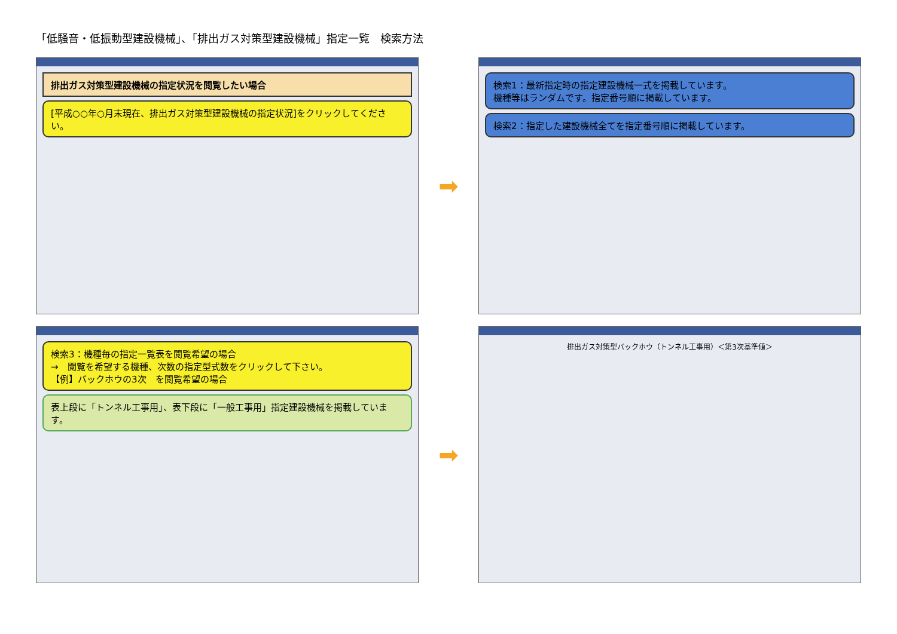「低騒音・低振動型建設機械」、「排出ガス対策型建設機械」指定一覧　検索方法
排出ガス対策型建設機械の指定状況を閲覧したい場合
[平成○○年○月末現在、排出ガス対策型建設機械の指定状況]をクリックしてください。
➡
検索1：最新指定時の指定建設機械一式を掲載しています。
機種等はランダムです。指定番号順に掲載しています。
検索2：指定した建設機械全てを指定番号順に掲載しています。
検索3：機種毎の指定一覧表を閲覧希望の場合
→　閲覧を希望する機種、次数の指定型式数をクリックして下さい。
【例】バックホウの3次　を閲覧希望の場合
表上段に「トンネル工事用」、表下段に「一般工事用」指定建設機械を掲載しています。
➡
排出ガス対策型バックホウ（トンネル工事用）＜第3次基準値＞